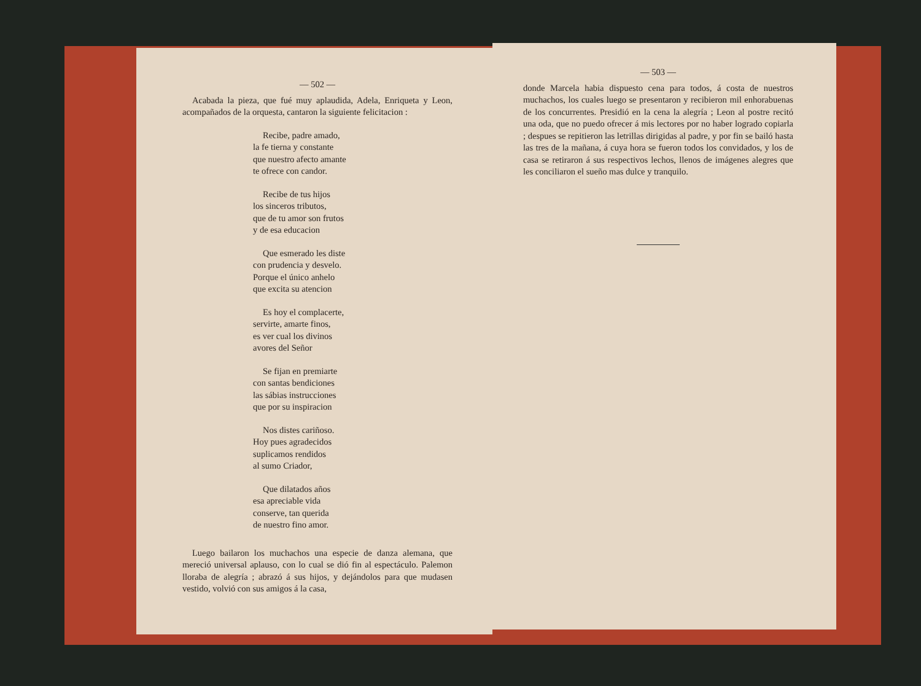— 502 —
Acabada la pieza, que fué muy aplaudida, Adela, Enriqueta y Leon, acompañados de la orquesta, cantaron la siguiente felicitacion :
Recibe, padre amado,
la fe tierna y constante
que nuestro afecto amante
te ofrece con candor.
Recibe de tus hijos
los sinceros tributos,
que de tu amor son frutos
y de esa educacion
Que esmerado les diste
con prudencia y desvelo.
Porque el único anhelo
que excita su atencion
Es hoy el complacerte,
servirte, amarte finos,
es ver cual los divinos
avores del Señor
Se fijan en premiarte
con santas bendiciones
las sábias instrucciones
que por su inspiracion
Nos distes cariñoso.
Hoy pues agradecidos
suplicamos rendidos
al sumo Criador,
Que dilatados años
esa apreciable vida
conserve, tan querida
de nuestro fino amor.
Luego bailaron los muchachos una especie de danza alemana, que mereció universal aplauso, con lo cual se dió fin al espectáculo. Palemon lloraba de alegría ; abrazó á sus hijos, y dejándolos para que mudasen vestido, volvió con sus amigos á la casa,
— 503 —
donde Marcela habia dispuesto cena para todos, á costa de nuestros muchachos, los cuales luego se presentaron y recibieron mil enhorabuenas de los concurrentes. Presidió en la cena la alegría ; Leon al postre recitó una oda, que no puedo ofrecer á mis lectores por no haber logrado copiarla ; despues se repitieron las letrillas dirigidas al padre, y por fin se bailó hasta las tres de la mañana, á cuya hora se fueron todos los convidados, y los de casa se retiraron á sus respectivos lechos, llenos de imágenes alegres que les conciliaron el sueño mas dulce y tranquilo.